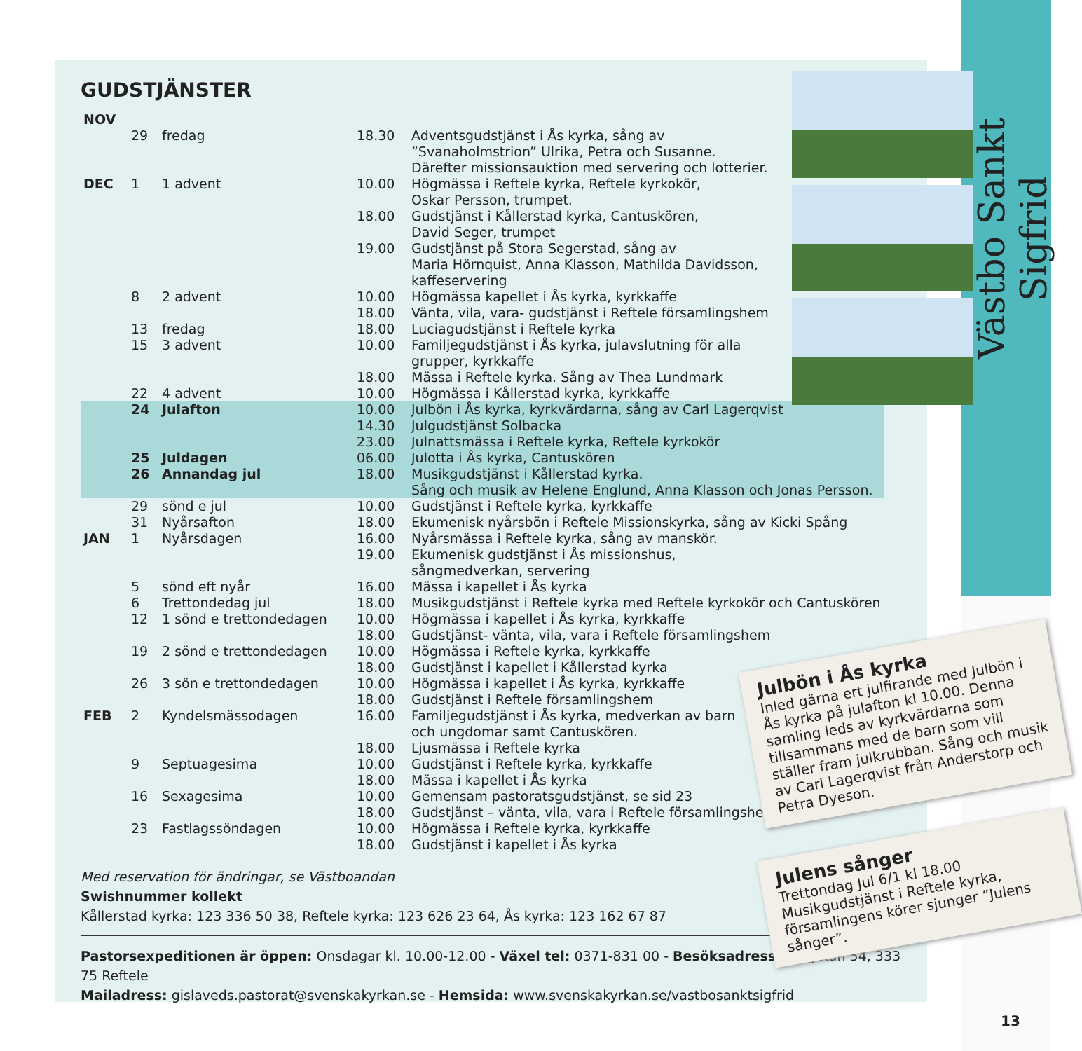Västbo Sankt Sigfrid
GUDSTJÄNSTER
| NOV | | | | |
| | 29 | fredag | 18.30 | Adventsgudstjänst i Ås kyrka, sång av ”Svanaholmstrion” Ulrika, Petra och Susanne. Därefter missionsauktion med servering och lotterier. |
| DEC | 1 | 1 advent | 10.00 | Högmässa i Reftele kyrka, Reftele kyrkokör, Oskar Persson, trumpet. |
| | | | 18.00 | Gudstjänst i Kållerstad kyrka, Cantuskören, David Seger, trumpet |
| | | | 19.00 | Gudstjänst på Stora Segerstad, sång av Maria Hörnquist, Anna Klasson, Mathilda Davidsson, kaffeservering |
| | 8 | 2 advent | 10.00 | Högmässa kapellet i Ås kyrka, kyrkkaffe |
| | | | 18.00 | Vänta, vila, vara- gudstjänst i Reftele församlingshem |
| | 13 | fredag | 18.00 | Luciagudstjänst i Reftele kyrka |
| | 15 | 3 advent | 10.00 | Familjegudstjänst i Ås kyrka, julavslutning för alla grupper, kyrkkaffe |
| | | | 18.00 | Mässa i Reftele kyrka. Sång av Thea Lundmark |
| | 22 | 4 advent | 10.00 | Högmässa i Kållerstad kyrka, kyrkkaffe |
| | 24 | Julafton | 10.00 | Julbön i Ås kyrka, kyrkvärdarna, sång av Carl Lagerqvist |
| | | | 14.30 | Julgudstjänst Solbacka |
| | | | 23.00 | Julnattsmässa i Reftele kyrka, Reftele kyrkokör |
| | 25 | Juldagen | 06.00 | Julotta i Ås kyrka, Cantuskören |
| | 26 | Annandag jul | 18.00 | Musikgudstjänst i Kållerstad kyrka. Sång och musik av Helene Englund, Anna Klasson och Jonas Persson. |
| | 29 | sönd e jul | 10.00 | Gudstjänst i Reftele kyrka, kyrkkaffe |
| | 31 | Nyårsafton | 18.00 | Ekumenisk nyårsbön i Reftele Missionskyrka, sång av Kicki Spång |
| JAN | 1 | Nyårsdagen | 16.00 | Nyårsmässa i Reftele kyrka, sång av manskör. |
| | | | 19.00 | Ekumenisk gudstjänst i Ås missionshus, sångmedverkan, servering |
| | 5 | sönd eft nyår | 16.00 | Mässa i kapellet i Ås kyrka |
| | 6 | Trettondedag jul | 18.00 | Musikgudstjänst i Reftele kyrka med Reftele kyrkokör och Cantuskören |
| | 12 | 1 sönd e trettondedagen | 10.00 | Högmässa i kapellet i Ås kyrka, kyrkkaffe |
| | | | 18.00 | Gudstjänst- vänta, vila, vara i Reftele församlingshem |
| | 19 | 2 sönd e trettondedagen | 10.00 | Högmässa i Reftele kyrka, kyrkkaffe |
| | | | 18.00 | Gudstjänst i kapellet i Kållerstad kyrka |
| | 26 | 3 sön e trettondedagen | 10.00 | Högmässa i kapellet i Ås kyrka, kyrkkaffe |
| | | | 18.00 | Gudstjänst i Reftele församlingshem |
| FEB | 2 | Kyndelsmässodagen | 16.00 | Familjegudstjänst i Ås kyrka, medverkan av barn och ungdomar samt Cantuskören. |
| | | | 18.00 | Ljusmässa i Reftele kyrka |
| | 9 | Septuagesima | 10.00 | Gudstjänst i Reftele kyrka, kyrkkaffe |
| | | | 18.00 | Mässa i kapellet i Ås kyrka |
| | 16 | Sexagesima | 10.00 | Gemensam pastoratsgudstjänst, se sid 23 |
| | | | 18.00 | Gudstjänst – vänta, vila, vara i Reftele församlingshem |
| | 23 | Fastlagssöndagen | 10.00 | Högmässa i Reftele kyrka, kyrkkaffe |
| | | | 18.00 | Gudstjänst i kapellet i Ås kyrka |
Med reservation för ändringar, se Västboandan
Swishnummer kollekt
Kållerstad kyrka: 123 336 50 38, Reftele kyrka: 123 626 23 64, Ås kyrka: 123 162 67 87
Pastorsexpeditionen är öppen: Onsdagar kl. 10.00-12.00 - Växel tel: 0371-831 00 - Besöksadress Storgatan 54, 333 75 Reftele
Mailadress: gislaveds.pastorat@svenskakyrkan.se - Hemsida: www.svenskakyrkan.se/vastbosanktsigfrid
Julbön i Ås kyrka
Inled gärna ert julfirande med Julbön i Ås kyrka på julafton kl 10.00. Denna samling leds av kyrkvärdarna som tillsammans med de barn som vill ställer fram julkrubban. Sång och musik av Carl Lagerqvist från Anderstorp och Petra Dyeson.
Julens sånger
Trettondag Jul 6/1 kl 18.00
Musikgudstjänst i Reftele kyrka, församlingens körer sjunger ”Julens sånger”.
13